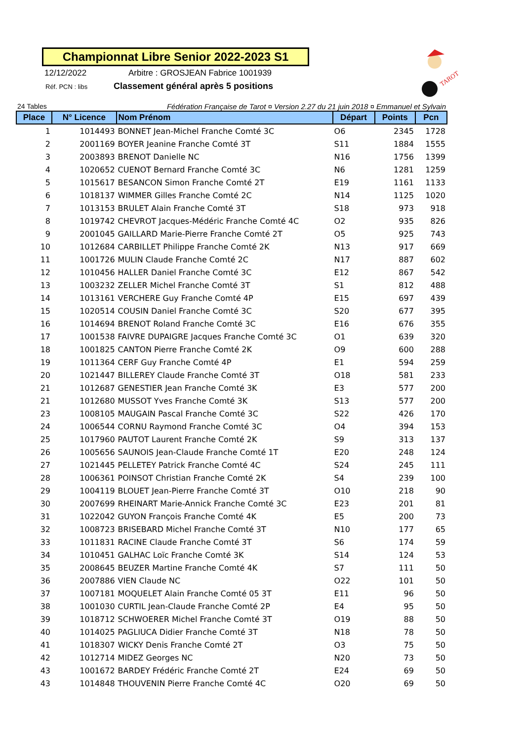Championnat Libre Senior 2022-2023 S1
12/12/2022 Arbitre : GROSJEAN Fabrice 1001939
Réf. PCN : libs Classement général après 5 positions
TAROT
24 Tables Fédération Française de Tarot ¤ Version 2.27 du 21 juin 2018 ¤ Emmanuel et Sylvain
| Place | N° Licence | Nom Prénom | Départ | Points | Pcn |
| --- | --- | --- | --- | --- | --- |
| 1 | 1014493 | BONNET Jean-Michel Franche Comté 3C | O6 | 2345 | 1728 |
| 2 | 2001169 | BOYER Jeanine Franche Comté 3T | S11 | 1884 | 1555 |
| 3 | 2003893 | BRENOT Danielle NC | N16 | 1756 | 1399 |
| 4 | 1020652 | CUENOT Bernard Franche Comté 3C | N6 | 1281 | 1259 |
| 5 | 1015617 | BESANCON Simon Franche Comté 2T | E19 | 1161 | 1133 |
| 6 | 1018137 | WIMMER Gilles Franche Comté 2C | N14 | 1125 | 1020 |
| 7 | 1013153 | BRULET Alain Franche Comté 3T | S18 | 973 | 918 |
| 8 | 1019742 | CHEVROT Jacques-Médéric Franche Comté 4C | O2 | 935 | 826 |
| 9 | 2001045 | GAILLARD Marie-Pierre Franche Comté 2T | O5 | 925 | 743 |
| 10 | 1012684 | CARBILLET Philippe Franche Comté 2K | N13 | 917 | 669 |
| 11 | 1001726 | MULIN Claude Franche Comté 2C | N17 | 887 | 602 |
| 12 | 1010456 | HALLER Daniel Franche Comté 3C | E12 | 867 | 542 |
| 13 | 1003232 | ZELLER Michel Franche Comté 3T | S1 | 812 | 488 |
| 14 | 1013161 | VERCHERE Guy Franche Comté 4P | E15 | 697 | 439 |
| 15 | 1020514 | COUSIN Daniel Franche Comté 3C | S20 | 677 | 395 |
| 16 | 1014694 | BRENOT Roland Franche Comté 3C | E16 | 676 | 355 |
| 17 | 1001538 | FAIVRE DUPAIGRE Jacques Franche Comté 3C | O1 | 639 | 320 |
| 18 | 1001825 | CANTON Pierre Franche Comté 2K | O9 | 600 | 288 |
| 19 | 1011364 | CERF Guy Franche Comté 4P | E1 | 594 | 259 |
| 20 | 1021447 | BILLEREY Claude Franche Comté 3T | O18 | 581 | 233 |
| 21 | 1012687 | GENESTIER Jean Franche Comté 3K | E3 | 577 | 200 |
| 21 | 1012680 | MUSSOT Yves Franche Comté 3K | S13 | 577 | 200 |
| 23 | 1008105 | MAUGAIN Pascal Franche Comté 3C | S22 | 426 | 170 |
| 24 | 1006544 | CORNU Raymond Franche Comté 3C | O4 | 394 | 153 |
| 25 | 1017960 | PAUTOT Laurent Franche Comté 2K | S9 | 313 | 137 |
| 26 | 1005656 | SAUNOIS Jean-Claude Franche Comté 1T | E20 | 248 | 124 |
| 27 | 1021445 | PELLETEY Patrick Franche Comté 4C | S24 | 245 | 111 |
| 28 | 1006361 | POINSOT Christian Franche Comté 2K | S4 | 239 | 100 |
| 29 | 1004119 | BLOUET Jean-Pierre Franche Comté 3T | O10 | 218 | 90 |
| 30 | 2007699 | RHEINART Marie-Annick Franche Comté 3C | E23 | 201 | 81 |
| 31 | 1022042 | GUYON François Franche Comté 4K | E5 | 200 | 73 |
| 32 | 1008723 | BRISEBARD Michel Franche Comté 3T | N10 | 177 | 65 |
| 33 | 1011831 | RACINE Claude Franche Comté 3T | S6 | 174 | 59 |
| 34 | 1010451 | GALHAC Loïc Franche Comté 3K | S14 | 124 | 53 |
| 35 | 2008645 | BEUZER Martine Franche Comté 4K | S7 | 111 | 50 |
| 36 | 2007886 | VIEN Claude NC | O22 | 101 | 50 |
| 37 | 1007181 | MOQUELET Alain Franche Comté 05 3T | E11 | 96 | 50 |
| 38 | 1001030 | CURTIL Jean-Claude Franche Comté 2P | E4 | 95 | 50 |
| 39 | 1018712 | SCHWOERER Michel Franche Comté 3T | O19 | 88 | 50 |
| 40 | 1014025 | PAGLIUCA Didier Franche Comté 3T | N18 | 78 | 50 |
| 41 | 1018307 | WICKY Denis Franche Comté 2T | O3 | 75 | 50 |
| 42 | 1012714 | MIDEZ Georges NC | N20 | 73 | 50 |
| 43 | 1001672 | BARDEY Frédéric Franche Comté 2T | E24 | 69 | 50 |
| 43 | 1014848 | THOUVENIN Pierre Franche Comté 4C | O20 | 69 | 50 |